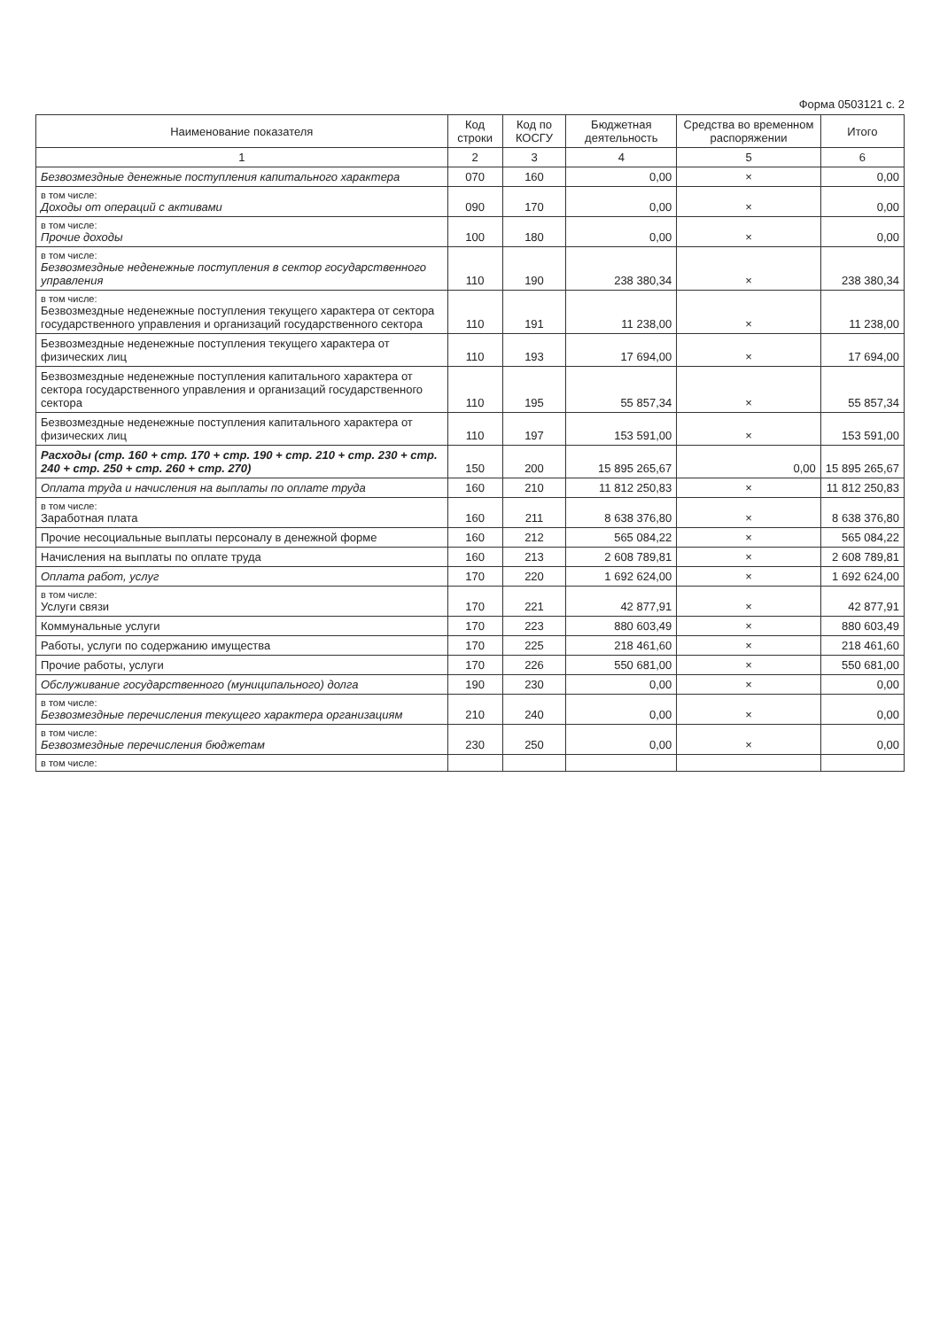Форма 0503121 с. 2
| Наименование показателя | Код строки | Код по КОСГУ | Бюджетная деятельность | Средства во временном распоряжении | Итого |
| --- | --- | --- | --- | --- | --- |
| 1 | 2 | 3 | 4 | 5 | 6 |
| Безвозмездные денежные поступления капитального характера | 070 | 160 | 0,00 | × | 0,00 |
| в том числе: Доходы от операций с активами | 090 | 170 | 0,00 | × | 0,00 |
| в том числе: Прочие доходы | 100 | 180 | 0,00 | × | 0,00 |
| в том числе: Безвозмездные неденежные поступления в сектор государственного управления | 110 | 190 | 238 380,34 | × | 238 380,34 |
| в том числе: Безвозмездные неденежные поступления текущего характера от сектора государственного управления и организаций государственного сектора | 110 | 191 | 11 238,00 | × | 11 238,00 |
| Безвозмездные неденежные поступления текущего характера от физических лиц | 110 | 193 | 17 694,00 | × | 17 694,00 |
| Безвозмездные неденежные поступления капитального характера от сектора государственного управления и организаций государственного сектора | 110 | 195 | 55 857,34 | × | 55 857,34 |
| Безвозмездные неденежные поступления капитального характера от физических лиц | 110 | 197 | 153 591,00 | × | 153 591,00 |
| Расходы (стр. 160 + стр. 170 + стр. 190 + стр. 210 + стр. 230 + стр. 240 + стр. 250 + стр. 260 + стр. 270) | 150 | 200 | 15 895 265,67 | 0,00 | 15 895 265,67 |
| Оплата труда и начисления на выплаты по оплате труда | 160 | 210 | 11 812 250,83 | × | 11 812 250,83 |
| в том числе: Заработная плата | 160 | 211 | 8 638 376,80 | × | 8 638 376,80 |
| Прочие несоциальные выплаты персоналу в денежной форме | 160 | 212 | 565 084,22 | × | 565 084,22 |
| Начисления на выплаты по оплате труда | 160 | 213 | 2 608 789,81 | × | 2 608 789,81 |
| Оплата работ, услуг | 170 | 220 | 1 692 624,00 | × | 1 692 624,00 |
| в том числе: Услуги связи | 170 | 221 | 42 877,91 | × | 42 877,91 |
| Коммунальные услуги | 170 | 223 | 880 603,49 | × | 880 603,49 |
| Работы, услуги по содержанию имущества | 170 | 225 | 218 461,60 | × | 218 461,60 |
| Прочие работы, услуги | 170 | 226 | 550 681,00 | × | 550 681,00 |
| Обслуживание государственного (муниципального) долга | 190 | 230 | 0,00 | × | 0,00 |
| в том числе: Безвозмездные перечисления текущего характера организациям | 210 | 240 | 0,00 | × | 0,00 |
| в том числе: Безвозмездные перечисления бюджетам | 230 | 250 | 0,00 | × | 0,00 |
| в том числе: | | | | | |